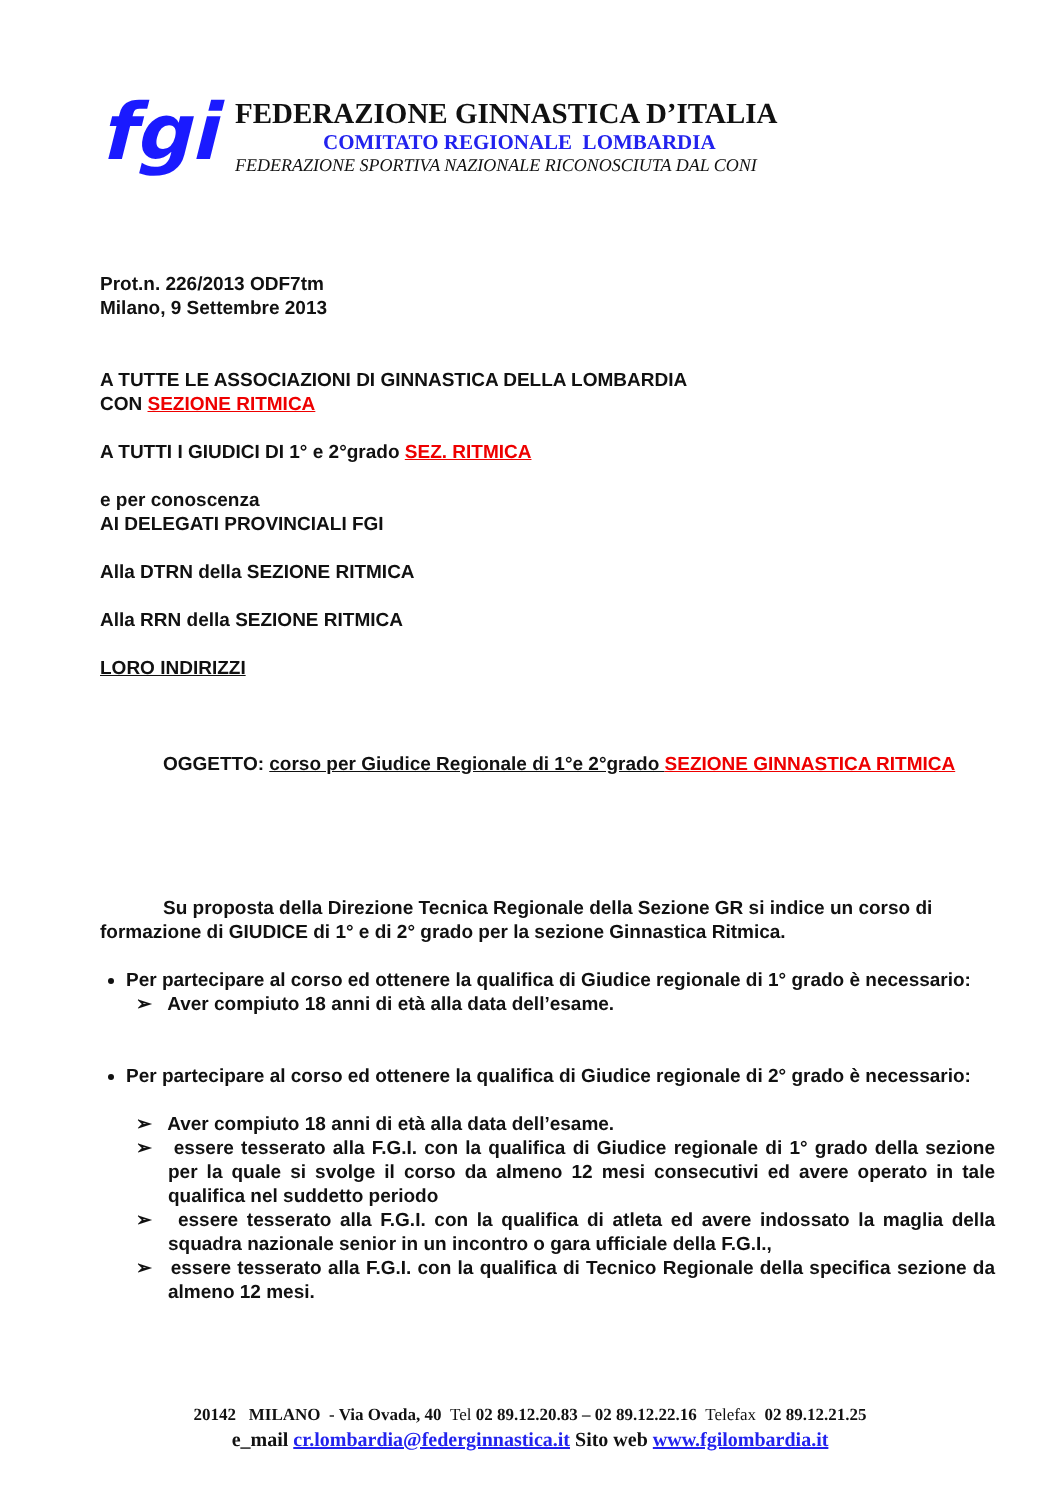fgi
FEDERAZIONE GINNASTICA D’ITALIA
COMITATO REGIONALE LOMBARDIA
FEDERAZIONE SPORTIVA NAZIONALE RICONOSCIUTA DAL CONI
Prot.n. 226/2013 ODF7tm
Milano, 9 Settembre 2013
A TUTTE LE ASSOCIAZIONI DI GINNASTICA DELLA LOMBARDIA
CON SEZIONE RITMICA
A TUTTI I GIUDICI DI 1° e 2°grado SEZ. RITMICA
e per conoscenza
AI DELEGATI PROVINCIALI FGI
Alla DTRN della SEZIONE RITMICA
Alla RRN della SEZIONE RITMICA
LORO INDIRIZZI
OGGETTO: corso per Giudice Regionale di 1°e 2°grado SEZIONE GINNASTICA RITMICA
Su proposta della Direzione Tecnica Regionale della Sezione GR si indice un corso di formazione di GIUDICE di 1° e di 2° grado per la sezione Ginnastica Ritmica.
Per partecipare al corso ed ottenere la qualifica di Giudice regionale di 1° grado è necessario:
➢ Aver compiuto 18 anni di età alla data dell’esame.
Per partecipare al corso ed ottenere la qualifica di Giudice regionale di 2° grado è necessario:
➢ Aver compiuto 18 anni di età alla data dell’esame.
➢ essere tesserato alla F.G.I. con la qualifica di Giudice regionale di 1° grado della sezione per la quale si svolge il corso da almeno 12 mesi consecutivi ed avere operato in tale qualifica nel suddetto periodo
➢ essere tesserato alla F.G.I. con la qualifica di atleta ed avere indossato la maglia della squadra nazionale senior in un incontro o gara ufficiale della F.G.I.,
➢ essere tesserato alla F.G.I. con la qualifica di Tecnico Regionale della specifica sezione da almeno 12 mesi.
20142 MILANO - Via Ovada, 40 Tel 02 89.12.20.83 – 02 89.12.22.16 Telefax 02 89.12.21.25
e_mail cr.lombardia@federginnastica.it Sito web www.fgilombardia.it